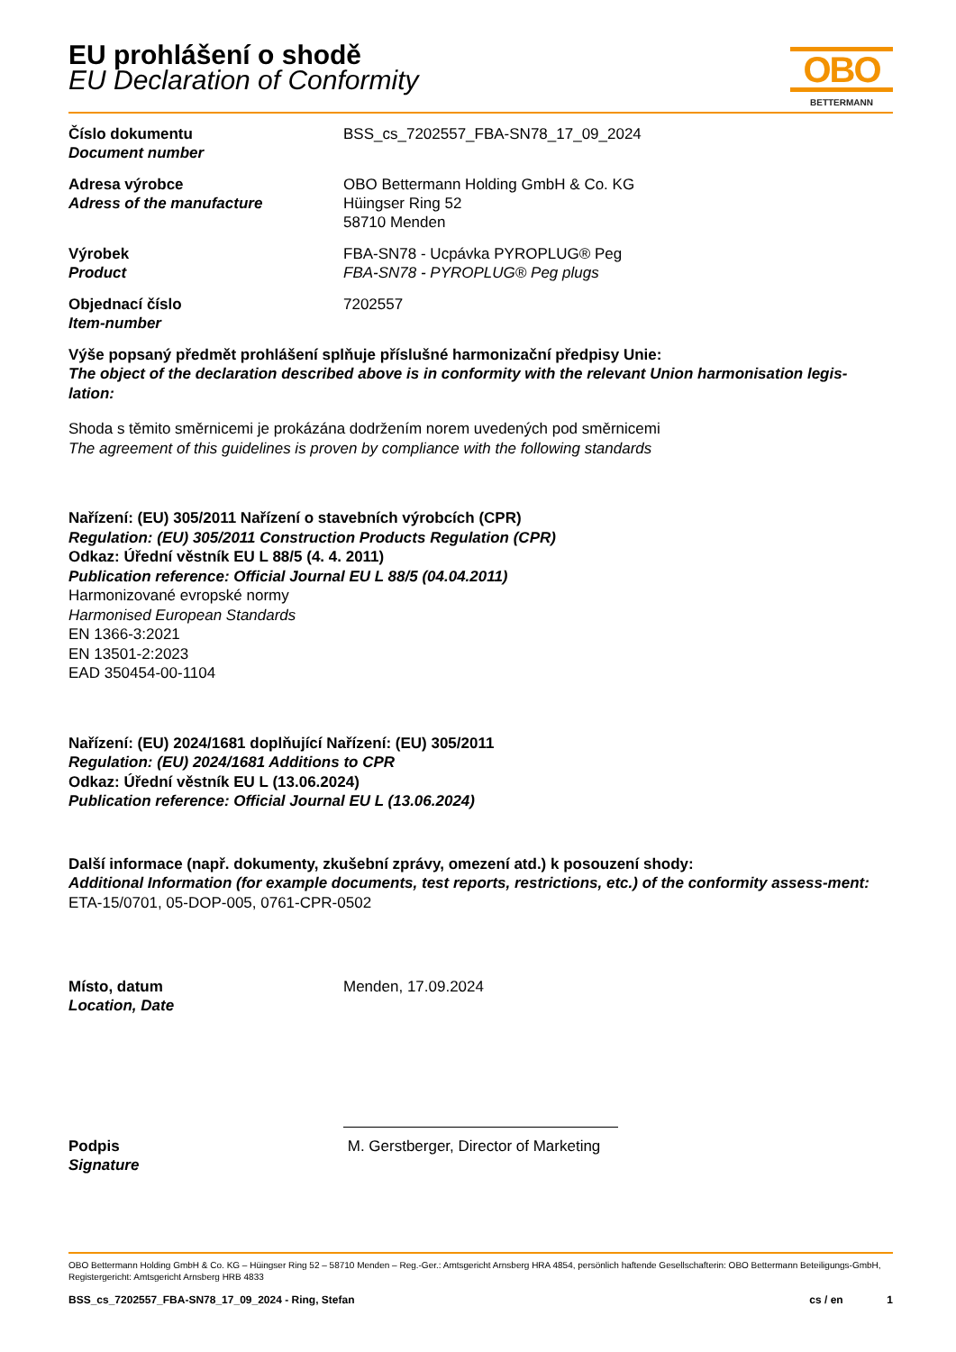OBO
BETTERMANN
EU prohlášení o shodě
EU Declaration of Conformity
Číslo dokumentu
Document number
BSS_cs_7202557_FBA-SN78_17_09_2024
Adresa výrobce
Adress of the manufacture
OBO Bettermann Holding GmbH & Co. KG
Hüingser Ring 52
58710 Menden
Výrobek
Product
FBA-SN78 - Ucpávka PYROPLUG® Peg
FBA-SN78 - PYROPLUG® Peg plugs
Objednací číslo
Item-number
7202557
Výše popsaný předmět prohlášení splňuje příslušné harmonizační předpisy Unie:
The object of the declaration described above is in conformity with the relevant Union harmonisation legis-lation:
Shoda s těmito směrnicemi je prokázána dodržením norem uvedených pod směrnicemi
The agreement of this guidelines is proven by compliance with the following standards
Nařízení: (EU) 305/2011 Nařízení o stavebních výrobcích (CPR)
Regulation: (EU) 305/2011 Construction Products Regulation (CPR)
Odkaz: Úřední věstník EU L 88/5 (4. 4. 2011)
Publication reference: Official Journal EU L 88/5 (04.04.2011)
Harmonizované evropské normy
Harmonised European Standards
EN 1366-3:2021
EN 13501-2:2023
EAD 350454-00-1104
Nařízení: (EU) 2024/1681 doplňující Nařízení: (EU) 305/2011
Regulation: (EU) 2024/1681 Additions to CPR
Odkaz: Úřední věstník EU L (13.06.2024)
Publication reference: Official Journal EU L (13.06.2024)
Další informace (např. dokumenty, zkušební zprávy, omezení atd.) k posouzení shody:
Additional Information (for example documents, test reports, restrictions, etc.) of the conformity assess-ment:
ETA-15/0701, 05-DOP-005, 0761-CPR-0502
Místo, datum
Location, Date
Menden, 17.09.2024
Podpis
Signature
M. Gerstberger, Director of Marketing
OBO Bettermann Holding GmbH & Co. KG – Hüingser Ring 52 – 58710 Menden – Reg.-Ger.: Amtsgericht Arnsberg HRA 4854, persönlich haftende Gesellschafterin: OBO Bettermann Beteiligungs-GmbH, Registergericht: Amtsgericht Arnsberg HRB 4833
BSS_cs_7202557_FBA-SN78_17_09_2024 - Ring, Stefan cs / en 1